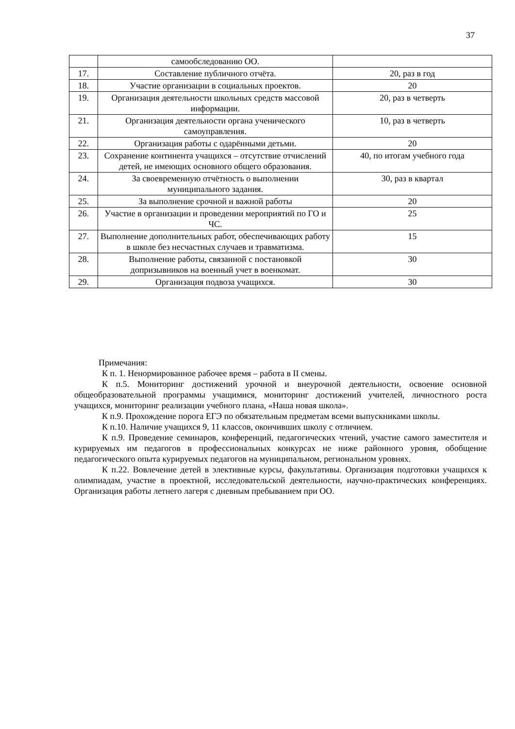37
| | самообследованию ОО. | |
| 17. | Составление публичного отчёта. | 20, раз в год |
| 18. | Участие организации в социальных проектов. | 20 |
| 19. | Организация деятельности школьных средств массовой информации. | 20, раз в четверть |
| 21. | Организация деятельности органа ученического самоуправления. | 10, раз в четверть |
| 22. | Организация работы с одарёнными детьми. | 20 |
| 23. | Сохранение континента учащихся – отсутствие отчислений детей, не имеющих основного общего образования. | 40, по итогам учебного года |
| 24. | За своевременную отчётность о выполнении муниципального задания. | 30, раз в квартал |
| 25. | За выполнение срочной и важной работы | 20 |
| 26. | Участие в организации и проведении мероприятий по ГО и ЧС. | 25 |
| 27. | Выполнение дополнительных работ, обеспечивающих работу в школе без несчастных случаев и травматизма. | 15 |
| 28. | Выполнение работы, связанной с постановкой допризывников на военный учет в военкомат. | 30 |
| 29. | Организация подвоза учащихся. | 30 |
Примечания:
К п. 1. Ненормированное рабочее время – работа в II смены.
К п.5. Мониторинг достижений урочной и внеурочной деятельности, освоение основной общеобразовательной программы учащимися, мониторинг достижений учителей, личностного роста учащихся, мониторинг реализации учебного плана, «Наша новая школа».
К п.9. Прохождение порога ЕГЭ по обязательным предметам всеми выпускниками школы.
К п.10. Наличие учащихся 9, 11 классов, окончивших школу с отличием.
К п.9. Проведение семинаров, конференций, педагогических чтений, участие самого заместителя и курируемых им педагогов в профессиональных конкурсах не ниже районного уровня, обобщение педагогического опыта курируемых педагогов на муниципальном, региональном уровнях.
К п.22. Вовлечение детей в элективные курсы, факультативы. Организация подготовки учащихся к олимпиадам, участие в проектной, исследовательской деятельности, научно-практических конференциях. Организация работы летнего лагеря с дневным пребыванием при ОО.